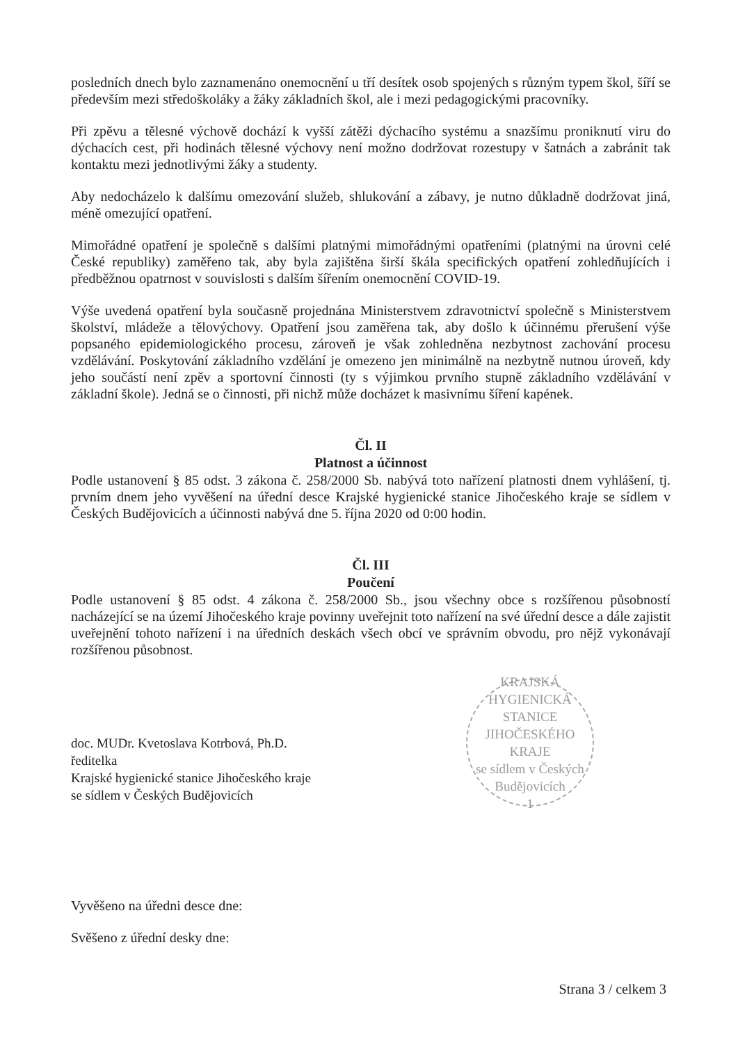posledních dnech bylo zaznamenáno onemocnění u tří desítek osob spojených s různým typem škol, šíří se především mezi středoškoláky a žáky základních škol, ale i mezi pedagogickými pracovníky.
Při zpěvu a tělesné výchově dochází k vyšší zátěži dýchacího systému a snazšímu proniknutí viru do dýchacích cest, při hodinách tělesné výchovy není možno dodržovat rozestupy v šatnách a zabránit tak kontaktu mezi jednotlivými žáky a studenty.
Aby nedocházelo k dalšímu omezování služeb, shlukování a zábavy, je nutno důkladně dodržovat jiná, méně omezující opatření.
Mimořádné opatření je společně s dalšími platnými mimořádnými opatřeními (platnými na úrovni celé České republiky) zaměřeno tak, aby byla zajištěna širší škála specifických opatření zohledňujících i předběžnou opatrnost v souvislosti s dalším šířením onemocnění COVID-19.
Výše uvedená opatření byla současně projednána Ministerstvem zdravotnictví společně s Ministerstvem školství, mládeže a tělovýchovy. Opatření jsou zaměřena tak, aby došlo k účinnému přerušení výše popsaného epidemiologického procesu, zároveň je však zohledněna nezbytnost zachování procesu vzdělávání. Poskytování základního vzdělání je omezeno jen minimálně na nezbytně nutnou úroveň, kdy jeho součástí není zpěv a sportovní činnosti (ty s výjimkou prvního stupně základního vzdělávání v základní škole). Jedná se o činnosti, při nichž může docházet k masivnímu šíření kapének.
Čl. II
Platnost a účinnost
Podle ustanovení § 85 odst. 3 zákona č. 258/2000 Sb. nabývá toto nařízení platnosti dnem vyhlášení, tj. prvním dnem jeho vyvěšení na úřední desce Krajské hygienické stanice Jihočeského kraje se sídlem v Českých Budějovicích a účinnosti nabývá dne 5. října 2020 od 0:00 hodin.
Čl. III
Poučení
Podle ustanovení § 85 odst. 4 zákona č. 258/2000 Sb., jsou všechny obce s rozšířenou působností nacházející se na území Jihočeského kraje povinny uveřejnit toto nařízení na své úřední desce a dále zajistit uveřejnění tohoto nařízení i na úředních deskách všech obcí ve správním obvodu, pro nějž vykonávají rozšířenou působnost.
doc. MUDr. Kvetoslava Kotrbová, Ph.D.
ředitelka
Krajské hygienické stanice Jihočeského kraje
se sídlem v Českých Budějovicích
KRAJSKÁ HYGIENICKÁ STANICE JIHOČESKÉHO KRAJE
se sídlem v Českých Budějovicích
1
Vyvěšeno na úředni desce dne:
Svěšeno z úřední desky dne:
Strana 3 / celkem 3